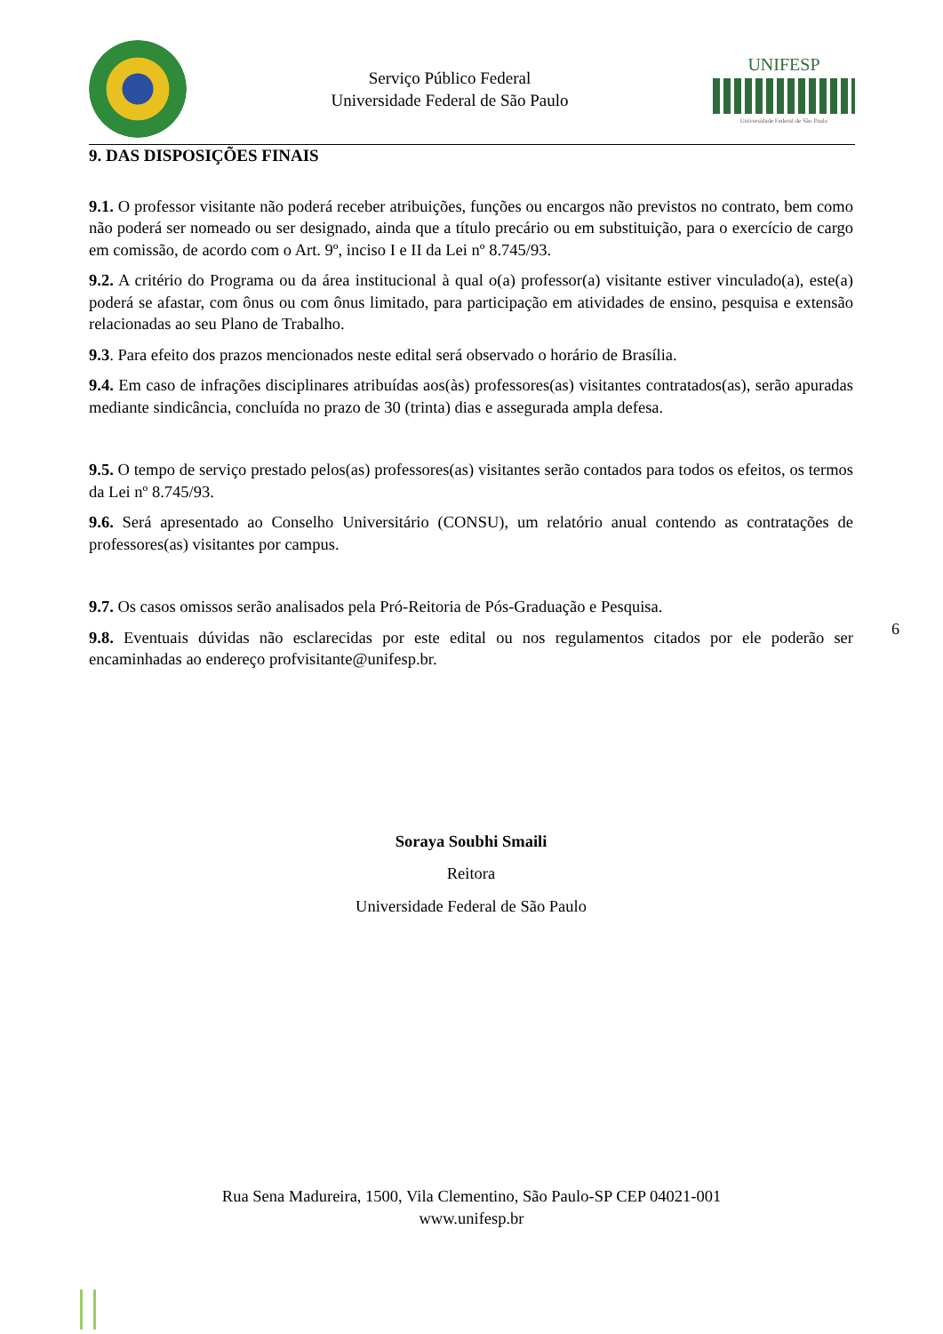Serviço Público Federal
Universidade Federal de São Paulo
UNIFESP
Universidade Federal de São Paulo
9. DAS DISPOSIÇÕES FINAIS
9.1. O professor visitante não poderá receber atribuições, funções ou encargos não previstos no contrato, bem como não poderá ser nomeado ou ser designado, ainda que a título precário ou em substituição, para o exercício de cargo em comissão, de acordo com o Art. 9º, inciso I e II da Lei nº 8.745/93.
9.2. A critério do Programa ou da área institucional à qual o(a) professor(a) visitante estiver vinculado(a), este(a) poderá se afastar, com ônus ou com ônus limitado, para participação em atividades de ensino, pesquisa e extensão relacionadas ao seu Plano de Trabalho.
9.3. Para efeito dos prazos mencionados neste edital será observado o horário de Brasília.
9.4. Em caso de infrações disciplinares atribuídas aos(às) professores(as) visitantes contratados(as), serão apuradas mediante sindicância, concluída no prazo de 30 (trinta) dias e assegurada ampla defesa.
9.5. O tempo de serviço prestado pelos(as) professores(as) visitantes serão contados para todos os efeitos, os termos da Lei nº 8.745/93.
9.6. Será apresentado ao Conselho Universitário (CONSU), um relatório anual contendo as contratações de professores(as) visitantes por campus.
9.7. Os casos omissos serão analisados pela Pró-Reitoria de Pós-Graduação e Pesquisa.
9.8. Eventuais dúvidas não esclarecidas por este edital ou nos regulamentos citados por ele poderão ser encaminhadas ao endereço profvisitante@unifesp.br.
Soraya Soubhi Smaili
Reitora
Universidade Federal de São Paulo
6
Rua Sena Madureira, 1500, Vila Clementino, São Paulo-SP CEP 04021-001
www.unifesp.br